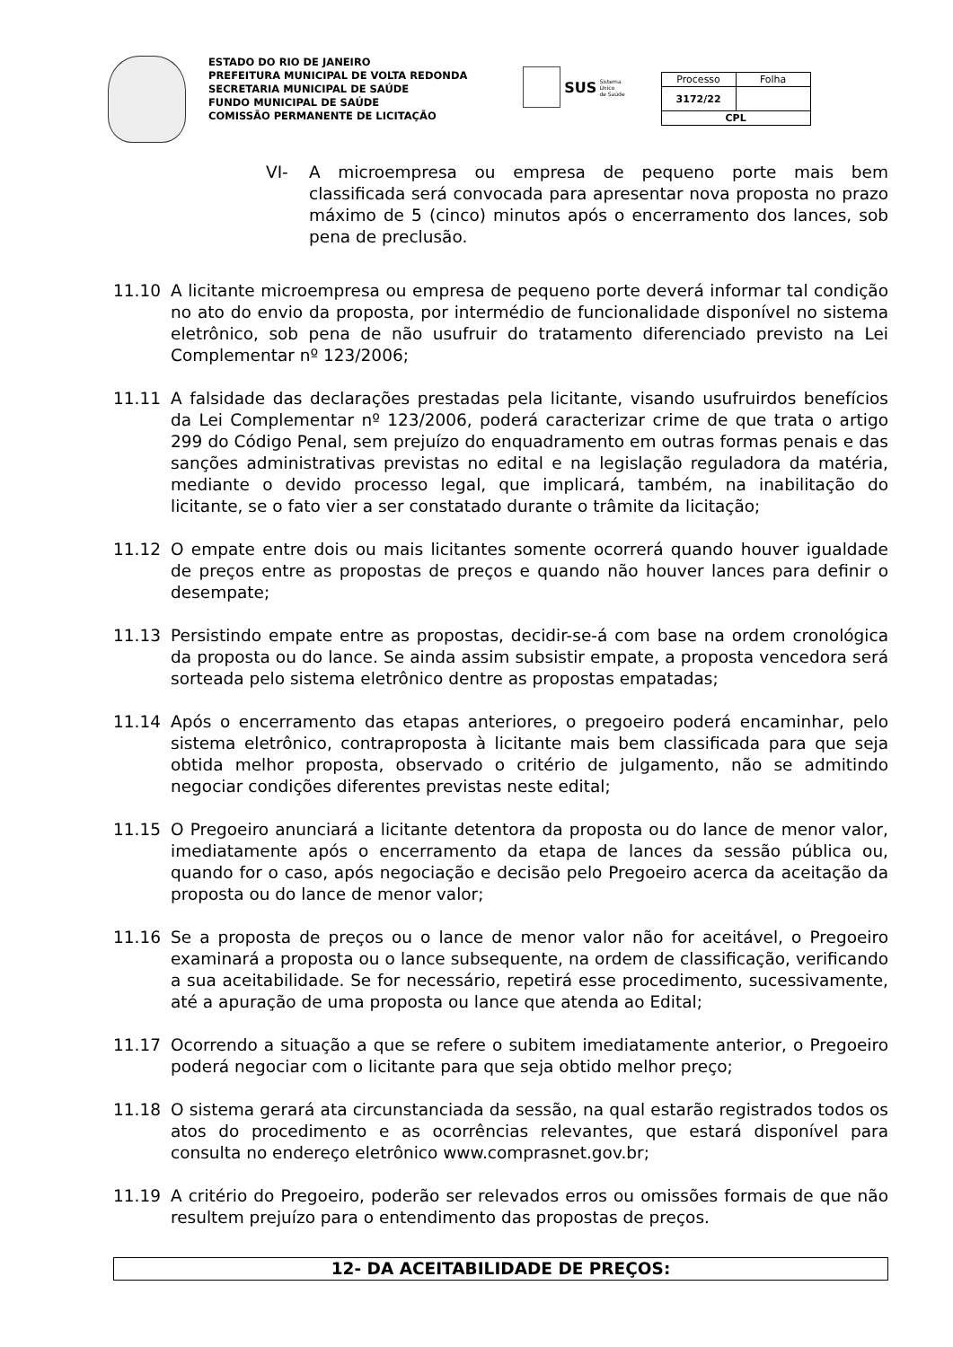ESTADO DO RIO DE JANEIRO
PREFEITURA MUNICIPAL DE VOLTA REDONDA
SECRETARIA MUNICIPAL DE SAÚDE
FUNDO MUNICIPAL DE SAÚDE
COMISSÃO PERMANENTE DE LICITAÇÃO
SUS Sistema
Único
de Saúde
| Processo | Folha |
| 3172/22 | |
| CPL | |
VI- A microempresa ou empresa de pequeno porte mais bem classificada será convocada para apresentar nova proposta no prazo máximo de 5 (cinco) minutos após o encerramento dos lances, sob pena de preclusão.
11.10 A licitante microempresa ou empresa de pequeno porte deverá informar tal condição no ato do envio da proposta, por intermédio de funcionalidade disponível no sistema eletrônico, sob pena de não usufruir do tratamento diferenciado previsto na Lei Complementar nº 123/2006;
11.11 A falsidade das declarações prestadas pela licitante, visando usufruirdos benefícios da Lei Complementar nº 123/2006, poderá caracterizar crime de que trata o artigo 299 do Código Penal, sem prejuízo do enquadramento em outras formas penais e das sanções administrativas previstas no edital e na legislação reguladora da matéria, mediante o devido processo legal, que implicará, também, na inabilitação do licitante, se o fato vier a ser constatado durante o trâmite da licitação;
11.12 O empate entre dois ou mais licitantes somente ocorrerá quando houver igualdade de preços entre as propostas de preços e quando não houver lances para definir o desempate;
11.13 Persistindo empate entre as propostas, decidir-se-á com base na ordem cronológica da proposta ou do lance. Se ainda assim subsistir empate, a proposta vencedora será sorteada pelo sistema eletrônico dentre as propostas empatadas;
11.14 Após o encerramento das etapas anteriores, o pregoeiro poderá encaminhar, pelo sistema eletrônico, contraproposta à licitante mais bem classificada para que seja obtida melhor proposta, observado o critério de julgamento, não se admitindo negociar condições diferentes previstas neste edital;
11.15 O Pregoeiro anunciará a licitante detentora da proposta ou do lance de menor valor, imediatamente após o encerramento da etapa de lances da sessão pública ou, quando for o caso, após negociação e decisão pelo Pregoeiro acerca da aceitação da proposta ou do lance de menor valor;
11.16 Se a proposta de preços ou o lance de menor valor não for aceitável, o Pregoeiro examinará a proposta ou o lance subsequente, na ordem de classificação, verificando a sua aceitabilidade. Se for necessário, repetirá esse procedimento, sucessivamente, até a apuração de uma proposta ou lance que atenda ao Edital;
11.17 Ocorrendo a situação a que se refere o subitem imediatamente anterior, o Pregoeiro poderá negociar com o licitante para que seja obtido melhor preço;
11.18 O sistema gerará ata circunstanciada da sessão, na qual estarão registrados todos os atos do procedimento e as ocorrências relevantes, que estará disponível para consulta no endereço eletrônico www.comprasnet.gov.br;
11.19 A critério do Pregoeiro, poderão ser relevados erros ou omissões formais de que não resultem prejuízo para o entendimento das propostas de preços.
12- DA ACEITABILIDADE DE PREÇOS: